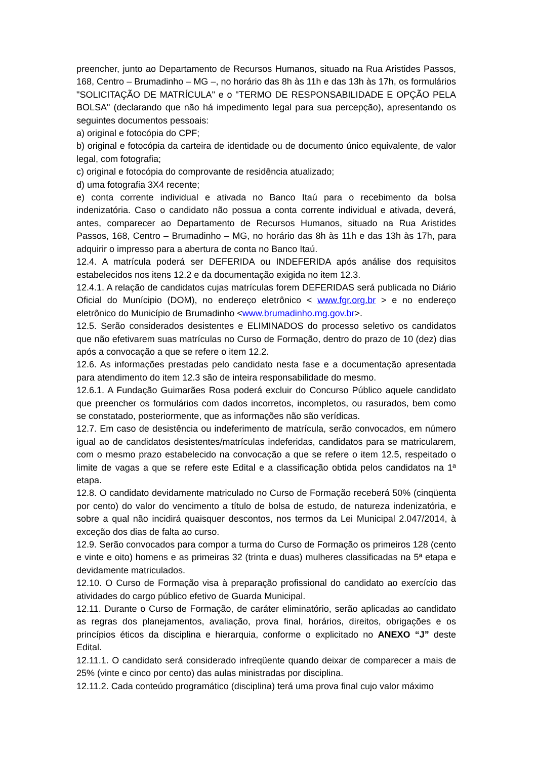preencher, junto ao Departamento de Recursos Humanos, situado na Rua Aristides Passos, 168, Centro – Brumadinho – MG –, no horário das 8h às 11h e das 13h às 17h, os formulários "SOLICITAÇÃO DE MATRÍCULA" e o "TERMO DE RESPONSABILIDADE E OPÇÃO PELA BOLSA" (declarando que não há impedimento legal para sua percepção), apresentando os seguintes documentos pessoais:
a) original e fotocópia do CPF;
b) original e fotocópia da carteira de identidade ou de documento único equivalente, de valor legal, com fotografia;
c) original e fotocópia do comprovante de residência atualizado;
d) uma fotografia 3X4 recente;
e) conta corrente individual e ativada no Banco Itaú para o recebimento da bolsa indenizatória. Caso o candidato não possua a conta corrente individual e ativada, deverá, antes, comparecer ao Departamento de Recursos Humanos, situado na Rua Aristides Passos, 168, Centro – Brumadinho – MG, no horário das 8h às 11h e das 13h às 17h, para adquirir o impresso para a abertura de conta no Banco Itaú.
12.4. A matrícula poderá ser DEFERIDA ou INDEFERIDA após análise dos requisitos estabelecidos nos itens 12.2 e da documentação exigida no item 12.3.
12.4.1. A relação de candidatos cujas matrículas forem DEFERIDAS será publicada no Diário Oficial do Munícipio (DOM), no endereço eletrônico < www.fgr.org.br > e no endereço eletrônico do Município de Brumadinho <www.brumadinho.mg.gov.br>.
12.5. Serão considerados desistentes e ELIMINADOS do processo seletivo os candidatos que não efetivarem suas matrículas no Curso de Formação, dentro do prazo de 10 (dez) dias após a convocação a que se refere o item 12.2.
12.6. As informações prestadas pelo candidato nesta fase e a documentação apresentada para atendimento do item 12.3 são de inteira responsabilidade do mesmo.
12.6.1. A Fundação Guimarães Rosa poderá excluir do Concurso Público aquele candidato que preencher os formulários com dados incorretos, incompletos, ou rasurados, bem como se constatado, posteriormente, que as informações não são verídicas.
12.7. Em caso de desistência ou indeferimento de matrícula, serão convocados, em número igual ao de candidatos desistentes/matrículas indeferidas, candidatos para se matricularem, com o mesmo prazo estabelecido na convocação a que se refere o item 12.5, respeitado o limite de vagas a que se refere este Edital e a classificação obtida pelos candidatos na 1ª etapa.
12.8. O candidato devidamente matriculado no Curso de Formação receberá 50% (cinqüenta por cento) do valor do vencimento a título de bolsa de estudo, de natureza indenizatória, e sobre a qual não incidirá quaisquer descontos, nos termos da Lei Municipal 2.047/2014, à exceção dos dias de falta ao curso.
12.9. Serão convocados para compor a turma do Curso de Formação os primeiros 128 (cento e vinte e oito) homens e as primeiras 32 (trinta e duas) mulheres classificadas na 5ª etapa e devidamente matriculados.
12.10. O Curso de Formação visa à preparação profissional do candidato ao exercício das atividades do cargo público efetivo de Guarda Municipal.
12.11. Durante o Curso de Formação, de caráter eliminatório, serão aplicadas ao candidato as regras dos planejamentos, avaliação, prova final, horários, direitos, obrigações e os princípios éticos da disciplina e hierarquia, conforme o explicitado no ANEXO “J” deste Edital.
12.11.1. O candidato será considerado infreqüente quando deixar de comparecer a mais de 25% (vinte e cinco por cento) das aulas ministradas por disciplina.
12.11.2. Cada conteúdo programático (disciplina) terá uma prova final cujo valor máximo